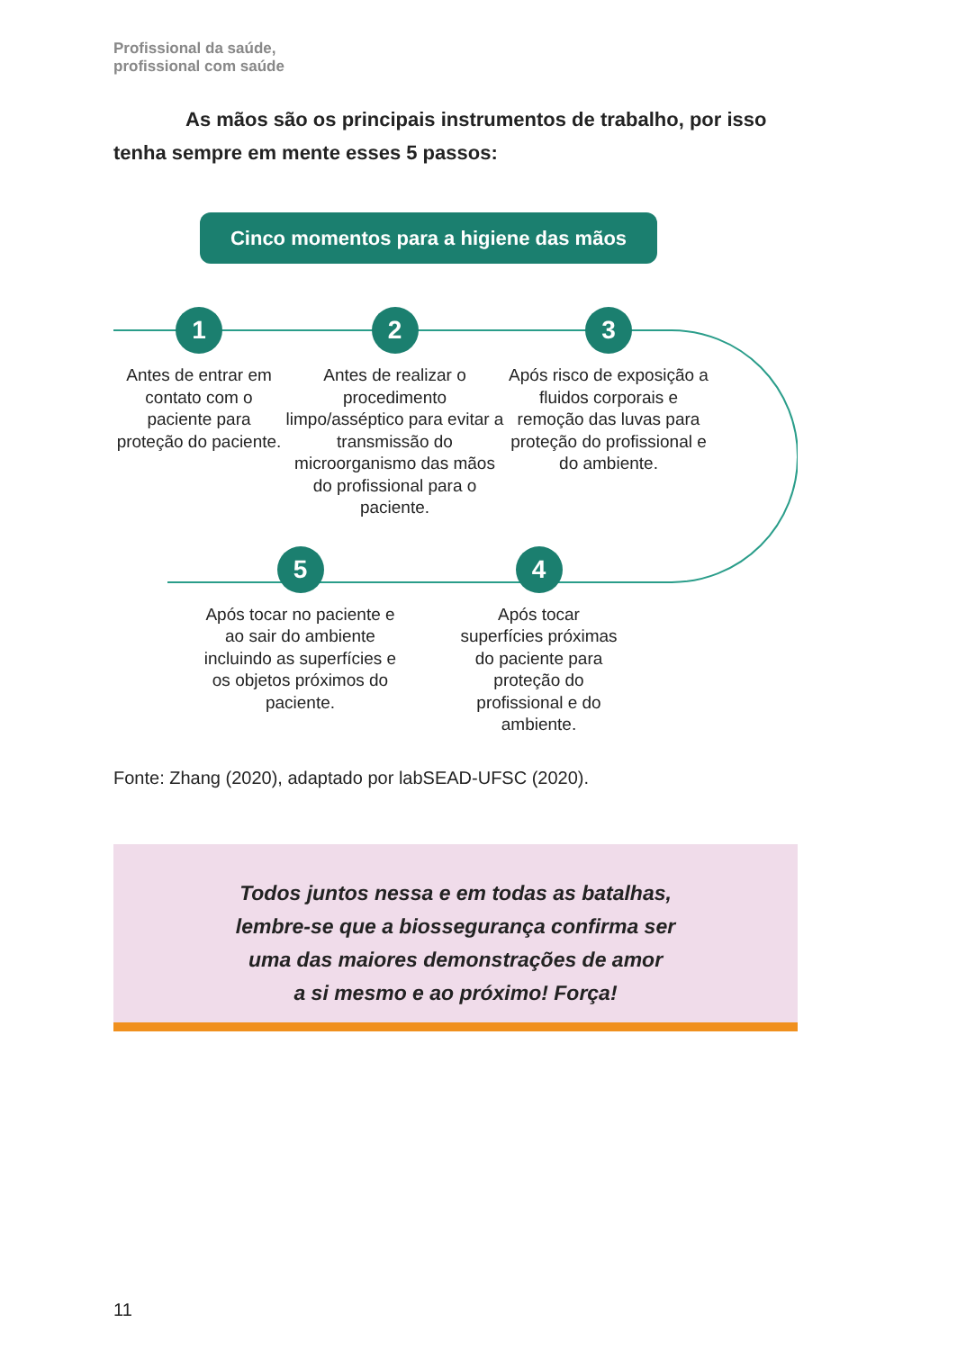Profissional da saúde,
profissional com saúde
As mãos são os principais instrumentos de trabalho, por isso tenha sempre em mente esses 5 passos:
Cinco momentos para a higiene das mãos
1
Antes de entrar em contato com o paciente para proteção do paciente.
2
Antes de realizar o procedimento limpo/asséptico para evitar a transmissão do microorganismo das mãos do profissional para o paciente.
3
Após risco de exposição a fluidos corporais e remoção das luvas para proteção do profissional e do ambiente.
5
Após tocar no paciente e ao sair do ambiente incluindo as superfícies e os objetos próximos do paciente.
4
Após tocar superfícies próximas do paciente para proteção do profissional e do ambiente.
Fonte: Zhang (2020), adaptado por labSEAD-UFSC (2020).
Todos juntos nessa e em todas as batalhas,
lembre-se que a biossegurança confirma ser
uma das maiores demonstrações de amor
a si mesmo e ao próximo! Força!
11